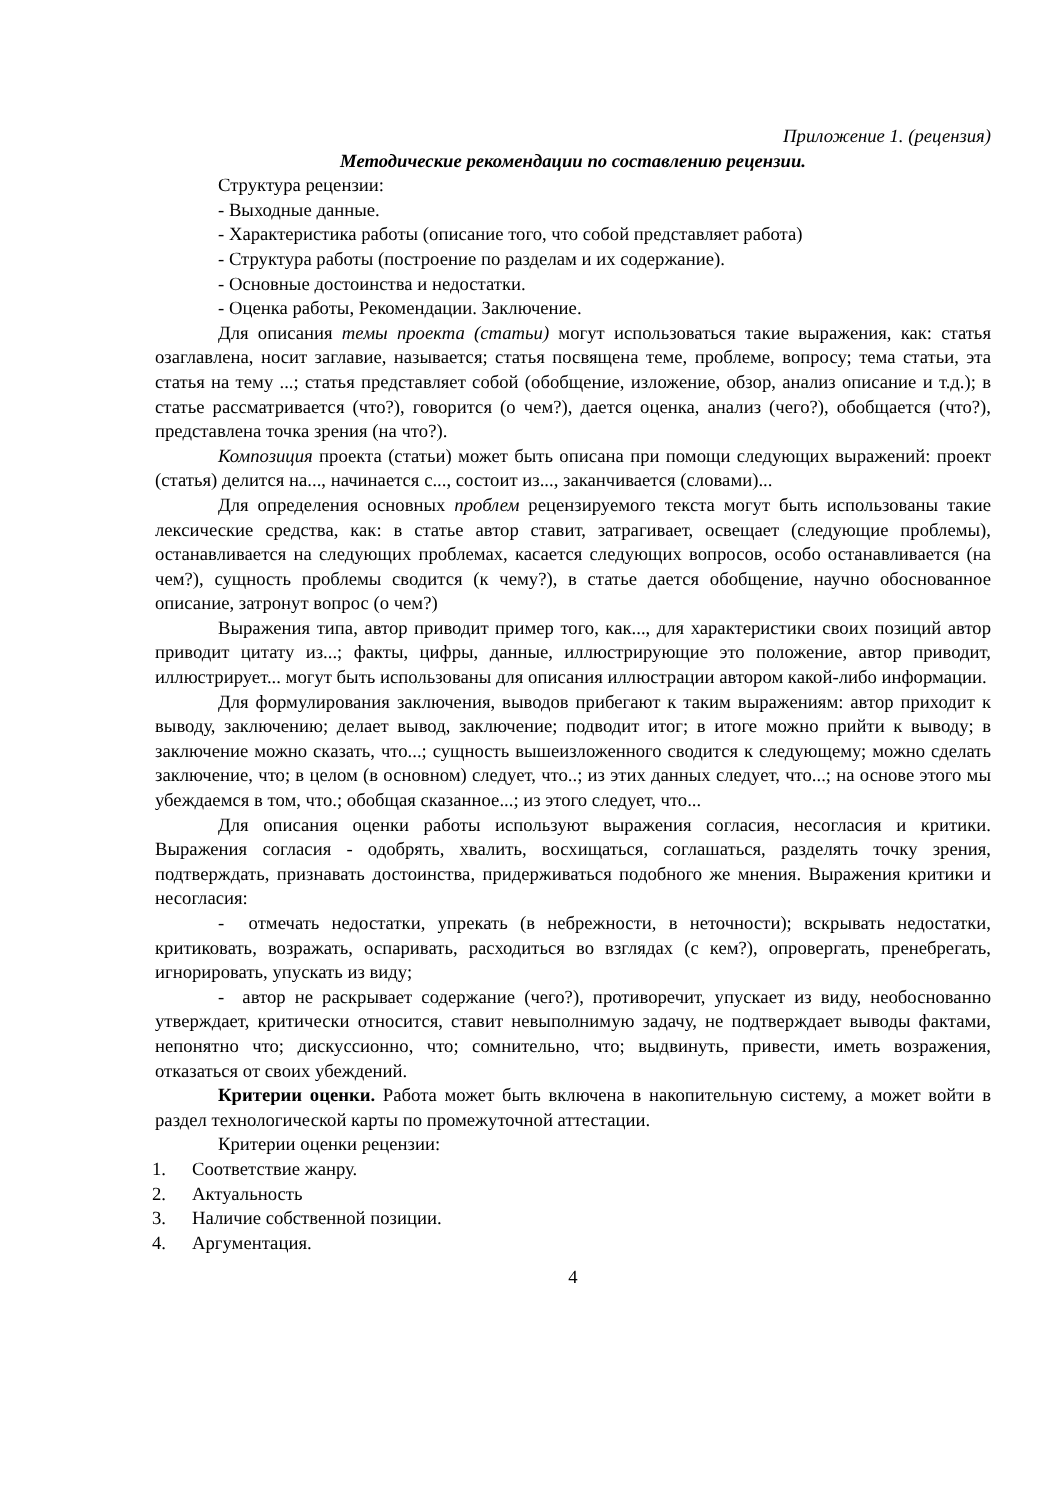Приложение 1. (рецензия)
Методические рекомендации по составлению рецензии.
Структура рецензии:
- Выходные данные.
- Характеристика работы (описание того, что собой представляет работа)
- Структура работы (построение по разделам и их содержание).
- Основные достоинства и недостатки.
- Оценка работы, Рекомендации. Заключение.
Для описания темы проекта (статьи) могут использоваться такие выражения, как: статья озаглавлена, носит заглавие, называется; статья посвящена теме, проблеме, вопросу; тема статьи, эта статья на тему ...; статья представляет собой (обобщение, изложение, обзор, анализ описание и т.д.); в статье рассматривается (что?), говорится (о чем?), дается оценка, анализ (чего?), обобщается (что?), представлена точка зрения (на что?).
Композиция проекта (статьи) может быть описана при помощи следующих выражений: проект (статья) делится на..., начинается с..., состоит из..., заканчивается (словами)...
Для определения основных проблем рецензируемого текста могут быть использованы такие лексические средства, как: в статье автор ставит, затрагивает, освещает (следующие проблемы), останавливается на следующих проблемах, касается следующих вопросов, особо останавливается (на чем?), сущность проблемы сводится (к чему?), в статье дается обобщение, научно обоснованное описание, затронут вопрос (о чем?)
Выражения типа, автор приводит пример того, как..., для характеристики своих позиций автор приводит цитату из...; факты, цифры, данные, иллюстрирующие это положение, автор приводит, иллюстрирует... могут быть использованы для описания иллюстрации автором какой-либо информации.
Для формулирования заключения, выводов прибегают к таким выражениям: автор приходит к выводу, заключению; делает вывод, заключение; подводит итог; в итоге можно прийти к выводу; в заключение можно сказать, что...; сущность вышеизложенного сводится к следующему; можно сделать заключение, что; в целом (в основном) следует, что..; из этих данных следует, что...; на основе этого мы убеждаемся в том, что.; обобщая сказанное...; из этого следует, что...
Для описания оценки работы используют выражения согласия, несогласия и критики. Выражения согласия - одобрять, хвалить, восхищаться, соглашаться, разделять точку зрения, подтверждать, признавать достоинства, придерживаться подобного же мнения. Выражения критики и несогласия:
- отмечать недостатки, упрекать (в небрежности, в неточности); вскрывать недостатки, критиковать, возражать, оспаривать, расходиться во взглядах (с кем?), опровергать, пренебрегать, игнорировать, упускать из виду;
- автор не раскрывает содержание (чего?), противоречит, упускает из виду, необоснованно утверждает, критически относится, ставит невыполнимую задачу, не подтверждает выводы фактами, непонятно что; дискуссионно, что; сомнительно, что; выдвинуть, привести, иметь возражения, отказаться от своих убеждений.
Критерии оценки. Работа может быть включена в накопительную систему, а может войти в раздел технологической карты по промежуточной аттестации.
Критерии оценки рецензии:
1. Соответствие жанру.
2. Актуальность
3. Наличие собственной позиции.
4. Аргументация.
4